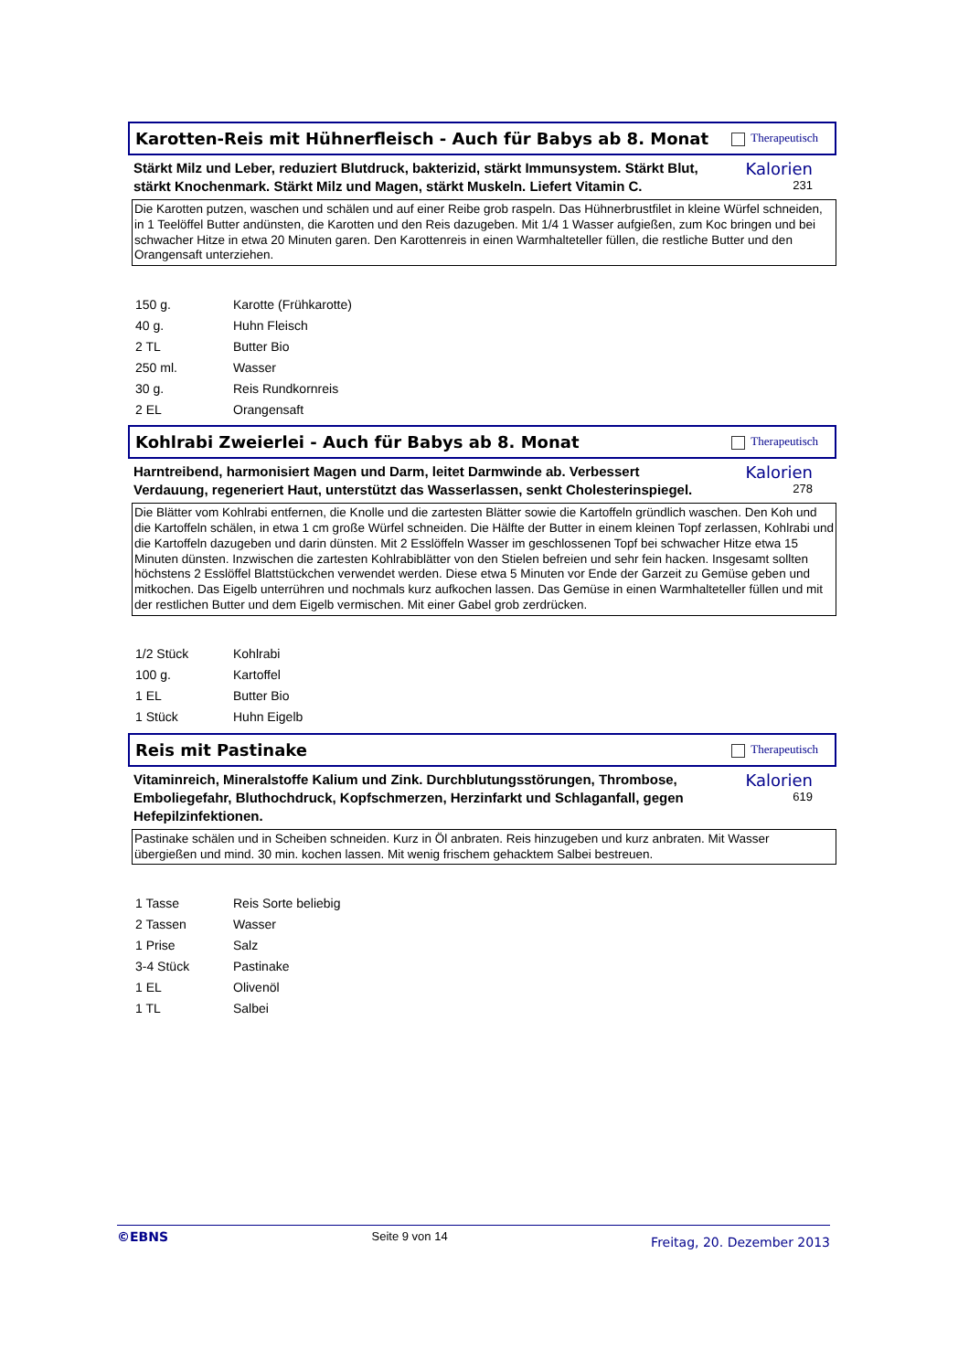Karotten-Reis mit Hühnerfleisch - Auch für Babys ab 8. Monat
Therapeutisch
Stärkt Milz und Leber, reduziert Blutdruck, bakterizid, stärkt Immunsystem. Stärkt Blut, stärkt Knochenmark. Stärkt Milz und Magen, stärkt Muskeln. Liefert Vitamin C.
Kalorien
231
Die Karotten putzen, waschen und schälen und auf einer Reibe grob raspeln. Das Hühnerbrustfilet in kleine Würfel schneiden, in 1 Teelöffel Butter andünsten, die Karotten und den Reis dazugeben. Mit 1/4 1 Wasser aufgießen, zum Koc bringen und bei schwacher Hitze in etwa 20 Minuten garen. Den Karottenreis in einen Warmhalteteller füllen, die restliche Butter und den Orangensaft unterziehen.
| 150 g. | Karotte (Frühkarotte) |
| 40 g. | Huhn Fleisch |
| 2 TL | Butter Bio |
| 250 ml. | Wasser |
| 30 g. | Reis Rundkornreis |
| 2 EL | Orangensaft |
Kohlrabi Zweierlei - Auch für Babys ab 8. Monat
Therapeutisch
Harntreibend, harmonisiert Magen und Darm, leitet Darmwinde ab. Verbessert Verdauung, regeneriert Haut, unterstützt das Wasserlassen, senkt Cholesterinspiegel.
Kalorien
278
Die Blätter vom Kohlrabi entfernen, die Knolle und die zartesten Blätter sowie die Kartoffeln gründlich waschen. Den Koh und die Kartoffeln schälen, in etwa 1 cm große Würfel schneiden. Die Hälfte der Butter in einem kleinen Topf zerlassen, Kohlrabi und die Kartoffeln dazugeben und darin dünsten. Mit 2 Esslöffeln Wasser im geschlossenen Topf bei schwacher Hitze etwa 15 Minuten dünsten. Inzwischen die zartesten Kohlrabiblätter von den Stielen befreien und sehr fein hacken. Insgesamt sollten höchstens 2 Esslöffel Blattstückchen verwendet werden. Diese etwa 5 Minuten vor Ende der Garzeit zu Gemüse geben und mitkochen. Das Eigelb unterrühren und nochmals kurz aufkochen lassen. Das Gemüse in einen Warmhalteteller füllen und mit der restlichen Butter und dem Eigelb vermischen. Mit einer Gabel grob zerdrücken.
| 1/2 Stück | Kohlrabi |
| 100 g. | Kartoffel |
| 1 EL | Butter Bio |
| 1 Stück | Huhn Eigelb |
Reis mit Pastinake
Therapeutisch
Vitaminreich, Mineralstoffe Kalium und Zink. Durchblutungsstörungen, Thrombose, Emboliegefahr, Bluthochdruck, Kopfschmerzen, Herzinfarkt und Schlaganfall, gegen Hefepilzinfektionen.
Kalorien
619
Pastinake schälen und in Scheiben schneiden. Kurz in Öl anbraten. Reis hinzugeben und kurz anbraten. Mit Wasser übergießen und mind. 30 min. kochen lassen. Mit wenig frischem gehacktem Salbei bestreuen.
| 1 Tasse | Reis Sorte beliebig |
| 2 Tassen | Wasser |
| 1 Prise | Salz |
| 3-4 Stück | Pastinake |
| 1 EL | Olivenöl |
| 1 TL | Salbei |
©EBNS Seite 9 von 14 Freitag, 20. Dezember 2013